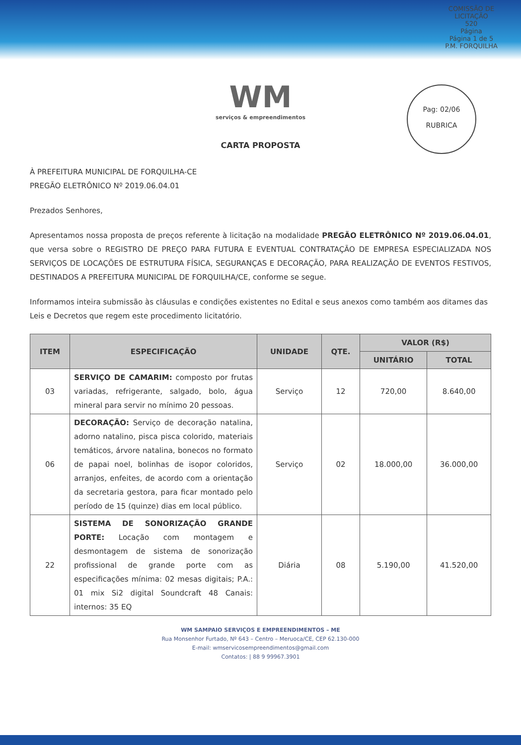COMISSÃO DE LICITAÇÃO
520
Página
Página 1 de 5
P.M. FORQUILHA
Pag: 02/06
RUBRICA
WM
serviços & empreendimentos
CARTA PROPOSTA
À PREFEITURA MUNICIPAL DE FORQUILHA-CE
PREGÃO ELETRÔNICO Nº 2019.06.04.01
Prezados Senhores,
Apresentamos nossa proposta de preços referente à licitação na modalidade PREGÃO ELETRÔNICO Nº 2019.06.04.01, que versa sobre o REGISTRO DE PREÇO PARA FUTURA E EVENTUAL CONTRATAÇÃO DE EMPRESA ESPECIALIZADA NOS SERVIÇOS DE LOCAÇÕES DE ESTRUTURA FÍSICA, SEGURANÇAS E DECORAÇÃO, PARA REALIZAÇÃO DE EVENTOS FESTIVOS, DESTINADOS A PREFEITURA MUNICIPAL DE FORQUILHA/CE, conforme se segue.
Informamos inteira submissão às cláusulas e condições existentes no Edital e seus anexos como também aos ditames das Leis e Decretos que regem este procedimento licitatório.
| ITEM | ESPECIFICAÇÃO | UNIDADE | QTE. | VALOR (R$) | |
| --- | --- | --- | --- | --- | --- |
| | | | | UNITÁRIO | TOTAL |
| 03 | SERVIÇO DE CAMARIM: composto por frutas variadas, refrigerante, salgado, bolo, água mineral para servir no mínimo 20 pessoas. | Serviço | 12 | 720,00 | 8.640,00 |
| 06 | DECORAÇÃO: Serviço de decoração natalina, adorno natalino, pisca pisca colorido, materiais temáticos, árvore natalina, bonecos no formato de papai noel, bolinhas de isopor coloridos, arranjos, enfeites, de acordo com a orientação da secretaria gestora, para ficar montado pelo período de 15 (quinze) dias em local público. | Serviço | 02 | 18.000,00 | 36.000,00 |
| 22 | SISTEMA DE SONORIZAÇÃO GRANDE PORTE: Locação com montagem e desmontagem de sistema de sonorização profissional de grande porte com as especificações mínima: 02 mesas digitais; P.A.: 01 mix Si2 digital Soundcraft 48 Canais: internos: 35 EQ | Diária | 08 | 5.190,00 | 41.520,00 |
WM SAMPAIO SERVIÇOS E EMPREENDIMENTOS – ME
Rua Monsenhor Furtado, Nº 643 – Centro – Meruoca/CE, CEP 62.130-000
E-mail: wmservicosempreendimentos@gmail.com
Contatos: | 88 9 99967.3901